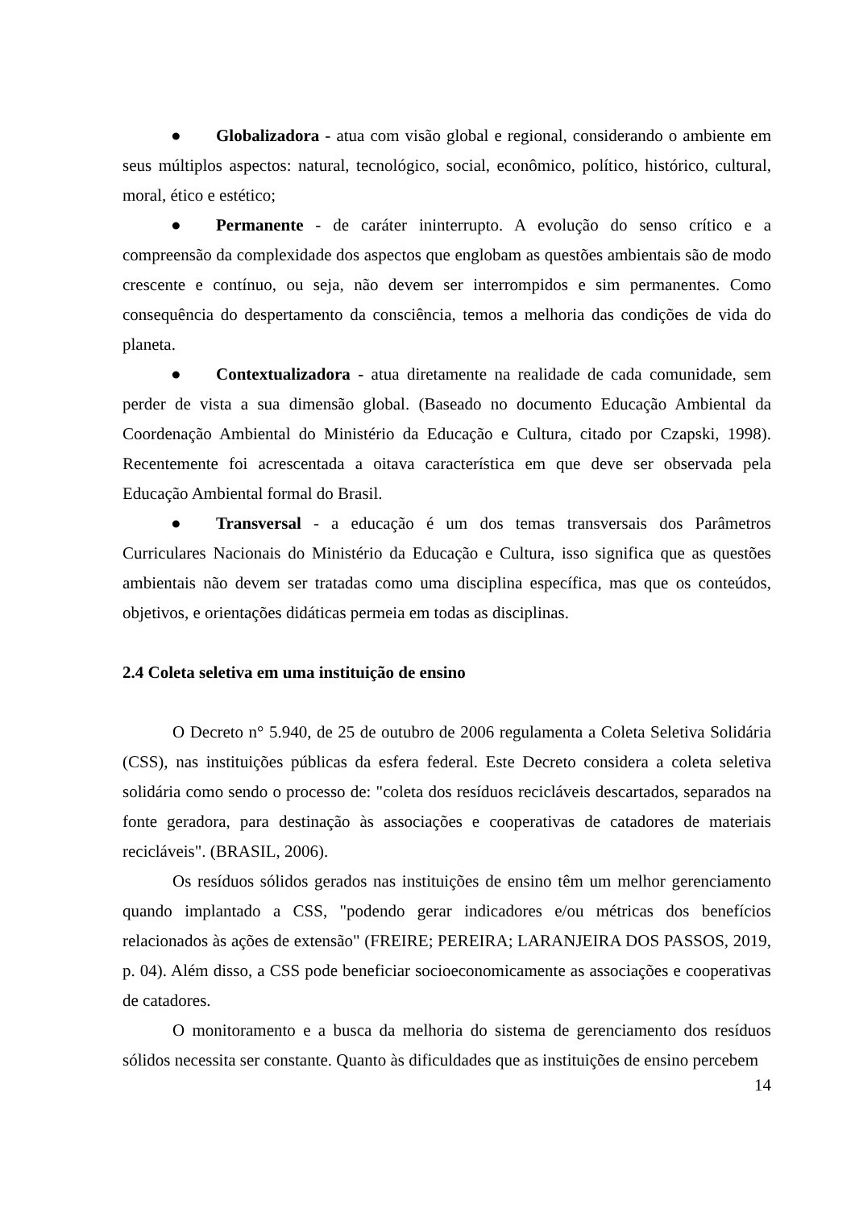● Globalizadora - atua com visão global e regional, considerando o ambiente em seus múltiplos aspectos: natural, tecnológico, social, econômico, político, histórico, cultural, moral, ético e estético;
● Permanente - de caráter ininterrupto. A evolução do senso crítico e a compreensão da complexidade dos aspectos que englobam as questões ambientais são de modo crescente e contínuo, ou seja, não devem ser interrompidos e sim permanentes. Como consequência do despertamento da consciência, temos a melhoria das condições de vida do planeta.
● Contextualizadora - atua diretamente na realidade de cada comunidade, sem perder de vista a sua dimensão global. (Baseado no documento Educação Ambiental da Coordenação Ambiental do Ministério da Educação e Cultura, citado por Czapski, 1998). Recentemente foi acrescentada a oitava característica em que deve ser observada pela Educação Ambiental formal do Brasil.
● Transversal - a educação é um dos temas transversais dos Parâmetros Curriculares Nacionais do Ministério da Educação e Cultura, isso significa que as questões ambientais não devem ser tratadas como uma disciplina específica, mas que os conteúdos, objetivos, e orientações didáticas permeia em todas as disciplinas.
2.4 Coleta seletiva em uma instituição de ensino
O Decreto n° 5.940, de 25 de outubro de 2006 regulamenta a Coleta Seletiva Solidária (CSS), nas instituições públicas da esfera federal. Este Decreto considera a coleta seletiva solidária como sendo o processo de: "coleta dos resíduos recicláveis descartados, separados na fonte geradora, para destinação às associações e cooperativas de catadores de materiais recicláveis". (BRASIL, 2006).
Os resíduos sólidos gerados nas instituições de ensino têm um melhor gerenciamento quando implantado a CSS, "podendo gerar indicadores e/ou métricas dos benefícios relacionados às ações de extensão" (FREIRE; PEREIRA; LARANJEIRA DOS PASSOS, 2019, p. 04). Além disso, a CSS pode beneficiar socioeconomicamente as associações e cooperativas de catadores.
O monitoramento e a busca da melhoria do sistema de gerenciamento dos resíduos sólidos necessita ser constante. Quanto às dificuldades que as instituições de ensino percebem
14